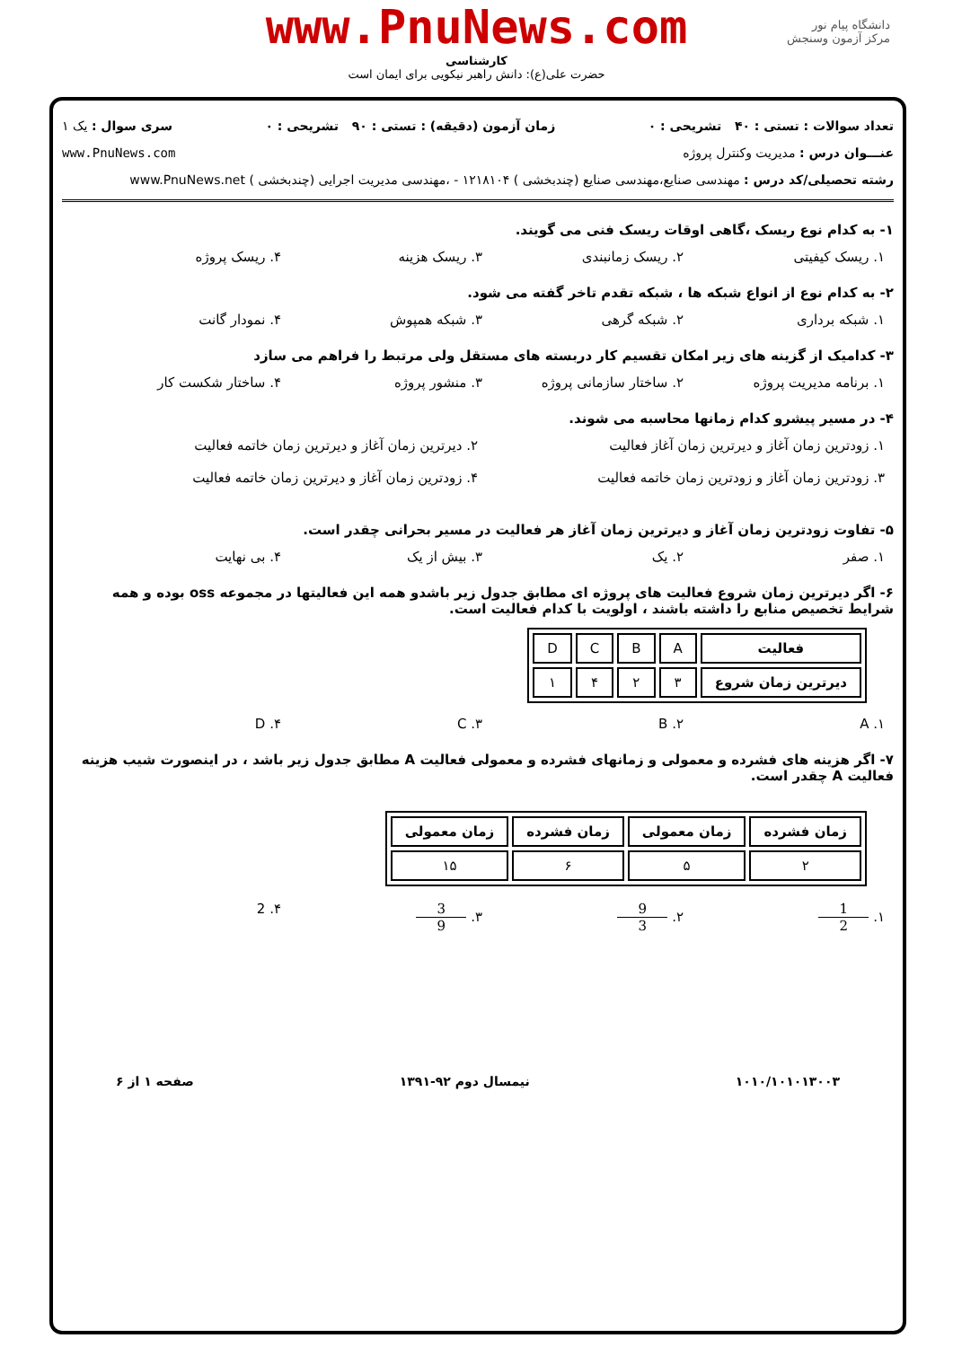www.PnuNews.com
کارشناسی
حضرت علی(ع): دانش راهبر نیکویی برای ایمان است
دانشگاه پیام نور
مرکز آزمون وسنجش
تعداد سوالات : تستی : ۴۰ تشریحی : ۰ زمان آزمون (دقیقه) : تستی : ۹۰ تشریحی : ۰ سری سوال : یک ۱
عنـــوان درس : مدیریت وکنترل پروژه www.PnuNews.com
رشته تحصیلی/کد درس : مهندسی صنایع،مهندسی صنایع (چندبخشی ) ۱۲۱۸۱۰۴ - ،مهندسی مدیریت اجرایی (چندبخشی ) www.PnuNews.net
۱- به کدام نوع ریسک ،گاهی اوقات ریسک فنی می گویند.
۱. ریسک کیفیتی ۲. ریسک زمانبندی ۳. ریسک هزینه ۴. ریسک پروژه
۲- به کدام نوع از انواع شبکه ها ، شبکه تقدم تاخر گفته می شود.
۱. شبکه برداری ۲. شبکه گرهی ۳. شبکه همپوش ۴. نمودار گانت
۳- کدامیک از گزینه های زیر امکان تقسیم کار دربسته های مستقل ولی مرتبط را فراهم می سازد
۱. برنامه مدیریت پروژه ۲. ساختار سازمانی پروژه ۳. منشور پروژه ۴. ساختار شکست کار
۴- در مسیر پیشرو کدام زمانها محاسبه می شوند.
۱. زودترین زمان آغاز و دیرترین زمان آغاز فعالیت ۲. دیرترین زمان آغاز و دیرترین زمان خاتمه فعالیت
۳. زودترین زمان آغاز و زودترین زمان خاتمه فعالیت ۴. زودترین زمان آغاز و دیرترین زمان خاتمه فعالیت
۵- تفاوت زودترین زمان آغاز و دیرترین زمان آغاز هر فعالیت در مسیر بحرانی چقدر است.
۱. صفر ۲. یک ۳. بیش از یک ۴. بی نهایت
۶- اگر دیرترین زمان شروع فعالیت های پروژه ای مطابق جدول زیر باشدو همه این فعالیتها در مجموعه oss بوده و همه شرایط تخصیص منابع را داشته باشند ، اولویت با کدام فعالیت است.
| فعالیت | A | B | C | D |
| دیرترین زمان شروع | ۳ | ۲ | ۴ | ۱ |
A .۱ B .۲ C .۳ D .۴
۷- اگر هزینه های فشرده و معمولی و زمانهای فشرده و معمولی فعالیت A مطابق جدول زیر باشد ، در اینصورت شیب هزینه فعالیت A چقدر است.
| زمان فشرده | زمان معمولی | زمان فشرده | زمان معمولی |
| --- | --- | --- | --- |
| ۲ | ۵ | ۶ | ۱۵ |
۱. 1 2 ۲. 9 3 ۳. 3 9 ۴. 2
۱۰۱۰/۱۰۱۰۱۳۰۰۳ نیمسال دوم ۹۲-۱۳۹۱ صفحه ۱ از ۶